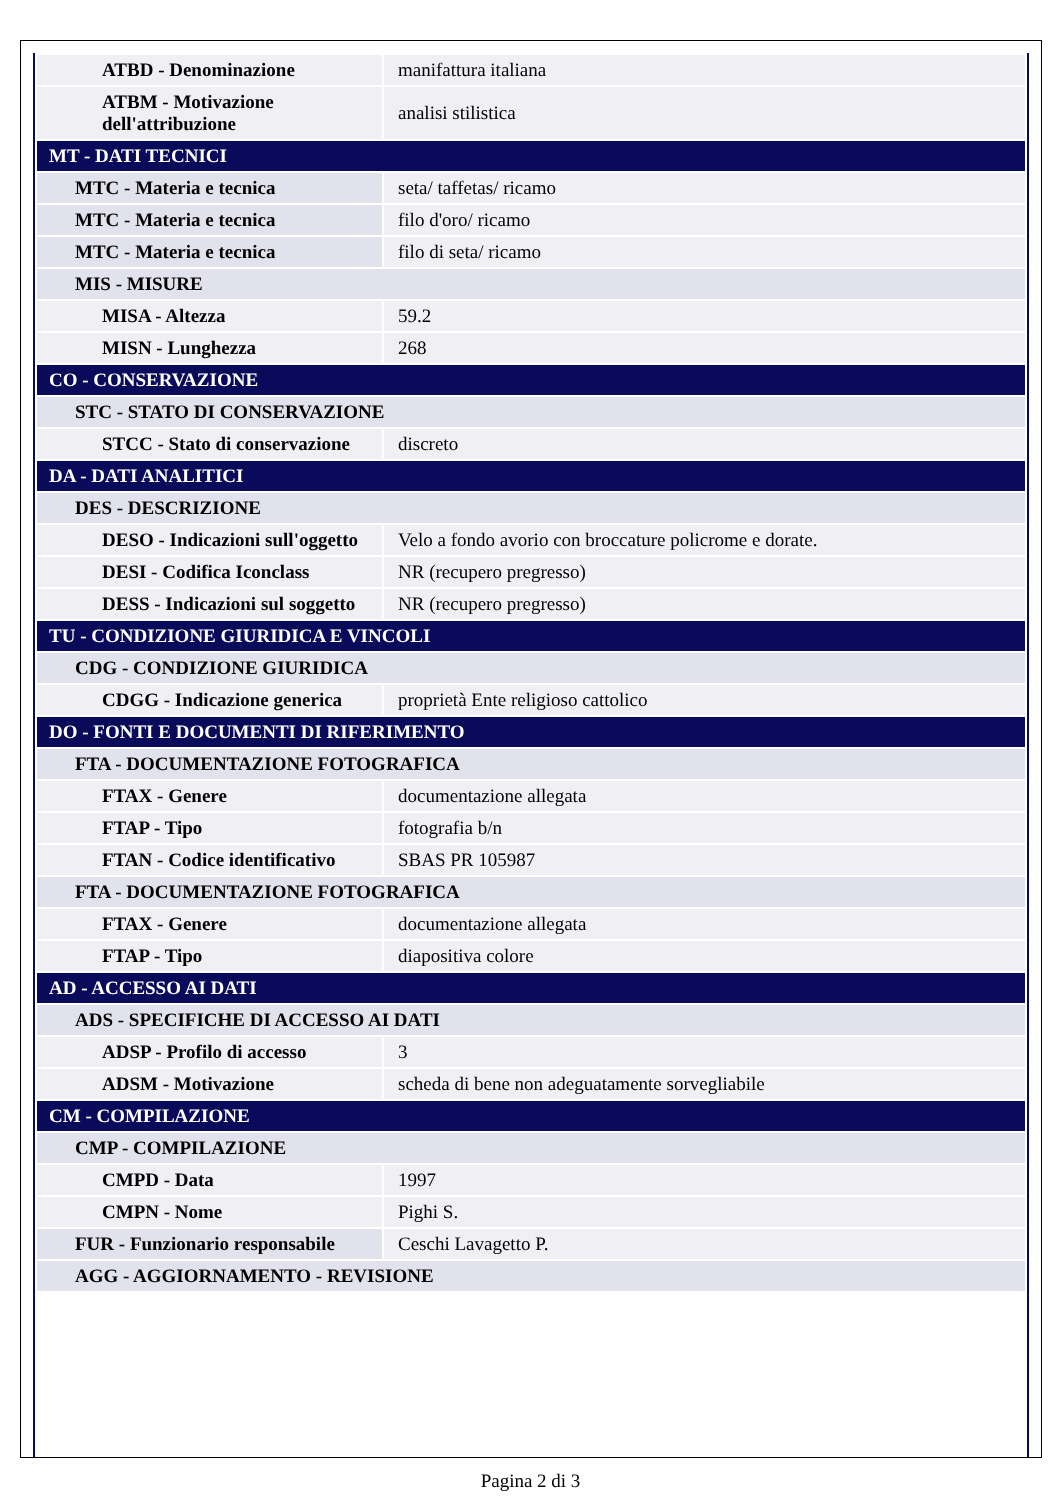| ATBD - Denominazione | manifattura italiana |
| ATBM - Motivazione dell'attribuzione | analisi stilistica |
| MT - DATI TECNICI | |
| MTC - Materia e tecnica | seta/ taffetas/ ricamo |
| MTC - Materia e tecnica | filo d'oro/ ricamo |
| MTC - Materia e tecnica | filo di seta/ ricamo |
| MIS - MISURE | |
| MISA - Altezza | 59.2 |
| MISN - Lunghezza | 268 |
| CO - CONSERVAZIONE | |
| STC - STATO DI CONSERVAZIONE | |
| STCC - Stato di conservazione | discreto |
| DA - DATI ANALITICI | |
| DES - DESCRIZIONE | |
| DESO - Indicazioni sull'oggetto | Velo a fondo avorio con broccature policrome e dorate. |
| DESI - Codifica Iconclass | NR (recupero pregresso) |
| DESS - Indicazioni sul soggetto | NR (recupero pregresso) |
| TU - CONDIZIONE GIURIDICA E VINCOLI | |
| CDG - CONDIZIONE GIURIDICA | |
| CDGG - Indicazione generica | proprietà Ente religioso cattolico |
| DO - FONTI E DOCUMENTI DI RIFERIMENTO | |
| FTA - DOCUMENTAZIONE FOTOGRAFICA | |
| FTAX - Genere | documentazione allegata |
| FTAP - Tipo | fotografia b/n |
| FTAN - Codice identificativo | SBAS PR 105987 |
| FTA - DOCUMENTAZIONE FOTOGRAFICA | |
| FTAX - Genere | documentazione allegata |
| FTAP - Tipo | diapositiva colore |
| AD - ACCESSO AI DATI | |
| ADS - SPECIFICHE DI ACCESSO AI DATI | |
| ADSP - Profilo di accesso | 3 |
| ADSM - Motivazione | scheda di bene non adeguatamente sorvegliabile |
| CM - COMPILAZIONE | |
| CMP - COMPILAZIONE | |
| CMPD - Data | 1997 |
| CMPN - Nome | Pighi S. |
| FUR - Funzionario responsabile | Ceschi Lavagetto P. |
| AGG - AGGIORNAMENTO - REVISIONE | |
Pagina 2 di 3